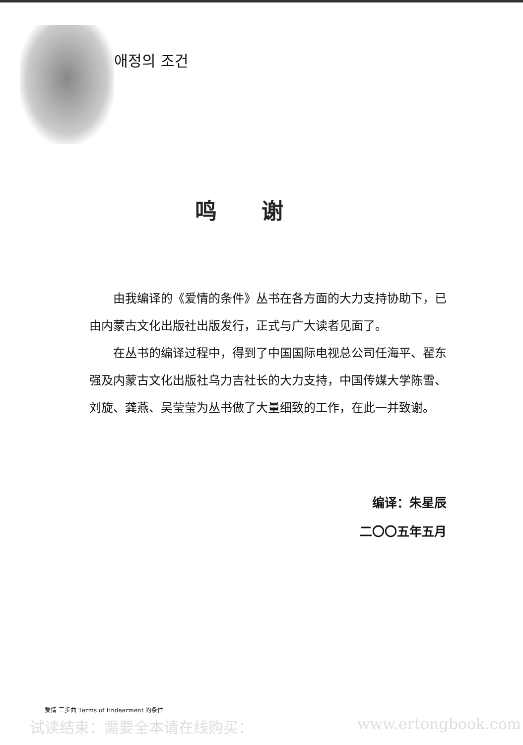애정의 조건
鸣谢
由我编译的《爱情的条件》丛书在各方面的大力支持协助下，已由内蒙古文化出版社出版发行，正式与广大读者见面了。
在丛书的编译过程中，得到了中国国际电视总公司任海平、翟东强及内蒙古文化出版社乌力吉社长的大力支持，中国传媒大学陈雪、刘旋、龚燕、吴莹莹为丛书做了大量细致的工作，在此一并致谢。
编译：朱星辰
二〇〇五年五月
爱情 三步曲 Terms of Endearment 的条件
试读结束：需要全本请在线购买： www.ertongbook.com